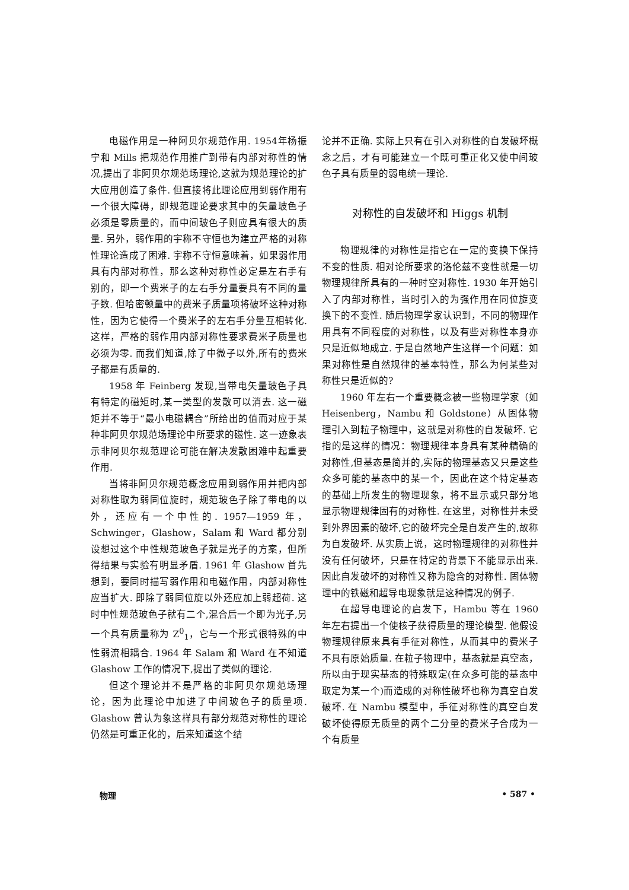电磁作用是一种阿贝尔规范作用. 1954年杨振宁和 Mills 把规范作用推广到带有内部对称性的情况,提出了非阿贝尔规范场理论,这就为规范理论的扩大应用创造了条件. 但直接将此理论应用到弱作用有一个很大障碍，即规范理论要求其中的矢量玻色子必须是零质量的，而中间玻色子则应具有很大的质量. 另外，弱作用的宇称不守恒也为建立严格的对称性理论造成了困难. 宇称不守恒意味着，如果弱作用具有内部对称性，那么这种对称性必定是左右手有别的，即一个费米子的左右手分量要具有不同的量子数. 但哈密顿量中的费米子质量项将破坏这种对称性，因为它使得一个费米子的左右手分量互相转化. 这样，严格的弱作用内部对称性要求费米子质量也必须为零. 而我们知道,除了中微子以外,所有的费米子都是有质量的.
1958 年 Feinberg 发现,当带电矢量玻色子具有特定的磁矩时,某一类型的发散可以消去. 这一磁矩并不等于“最小电磁耦合”所给出的值而对应于某种非阿贝尔规范场理论中所要求的磁性. 这一迹象表示非阿贝尔规范理论可能在解决发散困难中起重要作用.
当将非阿贝尔规范概念应用到弱作用并把内部对称性取为弱同位旋时，规范玻色子除了带电的以外，还应有一个中性的. 1957—1959 年，Schwinger，Glashow，Salam 和 Ward 都分别设想过这个中性规范玻色子就是光子的方案，但所得结果与实验有明显矛盾. 1961 年 Glashow 首先想到，要同时描写弱作用和电磁作用，内部对称性应当扩大. 即除了弱同位旋以外还应加上弱超荷. 这时中性规范玻色子就有二个,混合后一个即为光子,另一个具有质量称为 Z<sup>0</sup><sub>1</sub>，它与一个形式很特殊的中性弱流相耦合. 1964 年 Salam 和 Ward 在不知道 Glashow 工作的情况下,提出了类似的理论.
但这个理论并不是严格的非阿贝尔规范场理论，因为此理论中加进了中间玻色子的质量项. Glashow 曾认为象这样具有部分规范对称性的理论仍然是可重正化的，后来知道这个结
论并不正确. 实际上只有在引入对称性的自发破坏概念之后，才有可能建立一个既可重正化又使中间玻色子具有质量的弱电统一理论.
对称性的自发破坏和 Higgs 机制
物理规律的对称性是指它在一定的变换下保持不变的性质. 相对论所要求的洛伦兹不变性就是一切物理规律所具有的一种时空对称性. 1930 年开始引入了内部对称性，当时引入的为强作用在同位旋变换下的不变性. 随后物理学家认识到，不同的物理作用具有不同程度的对称性，以及有些对称性本身亦只是近似地成立. 于是自然地产生这样一个问题：如果对称性是自然规律的基本特性，那么为何某些对称性只是近似的?
1960 年左右一个重要概念被一些物理学家（如 Heisenberg，Nambu 和 Goldstone）从固体物理引入到粒子物理中，这就是对称性的自发破坏. 它指的是这样的情况：物理规律本身具有某种精确的对称性,但基态是简并的,实际的物理基态又只是这些众多可能的基态中的某一个，因此在这个特定基态的基础上所发生的物理现象，将不显示或只部分地显示物理规律固有的对称性. 在这里，对称性并未受到外界因素的破坏,它的破坏完全是自发产生的,故称为自发破坏. 从实质上说，这时物理规律的对称性并没有任何破坏，只是在特定的背景下不能显示出来. 因此自发破坏的对称性又称为隐含的对称性. 固体物理中的铁磁和超导电现象就是这种情况的例子.
在超导电理论的启发下，Hambu 等在 1960 年左右提出一个使核子获得质量的理论模型. 他假设物理规律原来具有手征对称性，从而其中的费米子不具有原始质量. 在粒子物理中，基态就是真空态，所以由于现实基态的特殊取定(在众多可能的基态中取定为某一个)而造成的对称性破坏也称为真空自发破坏. 在 Nambu 模型中，手征对称性的真空自发破坏使得原无质量的两个二分量的费米子合成为一个有质量
物理 • 587 •